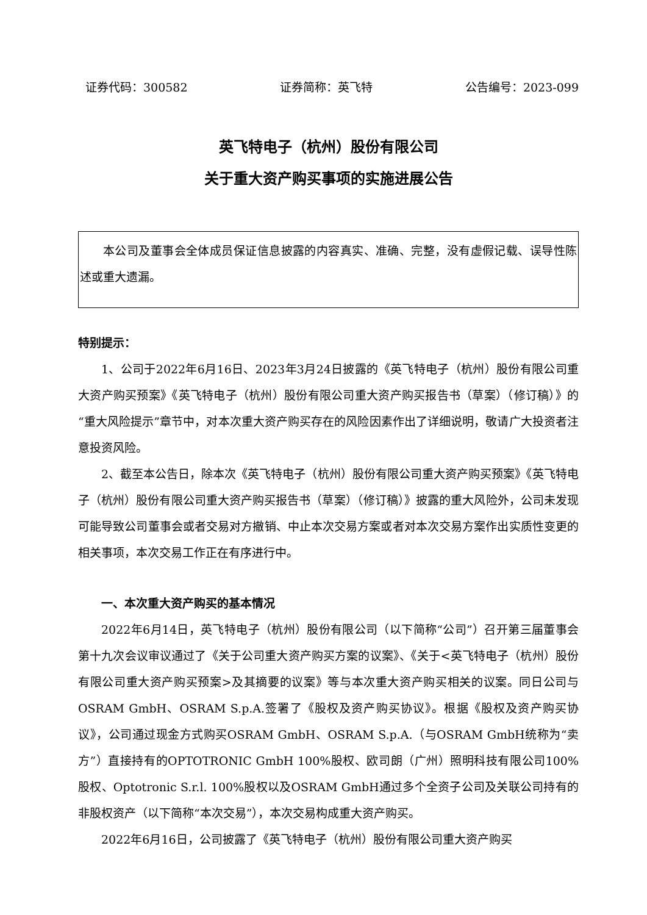证券代码：300582 证券简称：英飞特 公告编号：2023-099
英飞特电子（杭州）股份有限公司
关于重大资产购买事项的实施进展公告
本公司及董事会全体成员保证信息披露的内容真实、准确、完整，没有虚假记载、误导性陈述或重大遗漏。
特别提示：
1、公司于2022年6月16日、2023年3月24日披露的《英飞特电子（杭州）股份有限公司重大资产购买预案》《英飞特电子（杭州）股份有限公司重大资产购买报告书（草案）（修订稿）》的“重大风险提示”章节中，对本次重大资产购买存在的风险因素作出了详细说明，敬请广大投资者注意投资风险。
2、截至本公告日，除本次《英飞特电子（杭州）股份有限公司重大资产购买预案》《英飞特电子（杭州）股份有限公司重大资产购买报告书（草案）（修订稿）》披露的重大风险外，公司未发现可能导致公司董事会或者交易对方撤销、中止本次交易方案或者对本次交易方案作出实质性变更的相关事项，本次交易工作正在有序进行中。
一、本次重大资产购买的基本情况
2022年6月14日，英飞特电子（杭州）股份有限公司（以下简称“公司”）召开第三届董事会第十九次会议审议通过了《关于公司重大资产购买方案的议案》、《关于<英飞特电子（杭州）股份有限公司重大资产购买预案>及其摘要的议案》等与本次重大资产购买相关的议案。同日公司与OSRAM GmbH、OSRAM S.p.A.签署了《股权及资产购买协议》。根据《股权及资产购买协议》，公司通过现金方式购买OSRAM GmbH、OSRAM S.p.A.（与OSRAM GmbH统称为“卖方”）直接持有的OPTOTRONIC GmbH 100%股权、欧司朗（广州）照明科技有限公司100%股权、Optotronic S.r.l. 100%股权以及OSRAM GmbH通过多个全资子公司及关联公司持有的非股权资产（以下简称“本次交易”），本次交易构成重大资产购买。
2022年6月16日，公司披露了《英飞特电子（杭州）股份有限公司重大资产购买